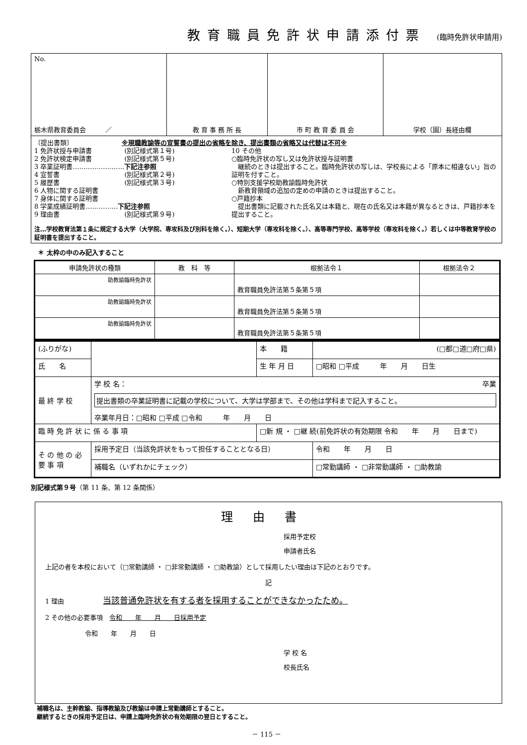教育職員免許状申請添付票 (臨時免許状申請用)
| No. 栃木県教育委員会 ／ | 教 育 事 務 所 長 | 市 町 教 育 委 員 会 | 学校（園）長経由欄 |
| 〔提出書類〕 ※現職教諭等の宣誓書の提出の省略を除き、提出書類の省略又は代替は不可※ 1 免許状授与申請書 (別記様式第１号) 2 免許状検定申請書 (別記様式第５号) 3 卒業証明書…………………… 下記注参照 4 宣誓書 (別記様式第２号) 5 履歴書 (別記様式第３号) 6 人物に関する証明書 7 身体に関する証明書 8 学業成績証明書…………… 下記注参照 9 理由書 (別記様式第９号) 10 その他 ○臨時免許状の写し又は免許状授与証明書 継続のときは提出すること。臨時免許状の写しは、学校長による「原本に相違ない」旨の証明を付すこと。 ○特別支援学校助教諭臨時免許状 新教育領域の追加の定めの申請のときは提出すること。 ○戸籍抄本 提出書類に記載された氏名又は本籍と、現在の氏名又は本籍が異なるときは、戸籍抄本を提出すること。 注…学校教育法第１条に規定する大学（大学院、専攻科及び別科を除く。）、短期大学（専攻科を除く。）、高等専門学校、高等学校（専攻科を除く。）若しくは中等教育学校の証明書を提出すること。 | | | |
＊ 太枠の中のみ記入すること
| 申請免許状の種類 | 教 科 等 | 根拠法令１ | 根拠法令２ |
| --- | --- | --- | --- |
| 助教諭臨時免許状 | | 教育職員免許法第５条第５項 | |
| 助教諭臨時免許状 | | 教育職員免許法第５条第５項 | |
| 助教諭臨時免許状 | | 教育職員免許法第５条第５項 | |
| (ふりがな) | | 本 籍 | (□都□道□府□県) |
| 氏 名 | | 生 年 月 日 | □昭和 □平成 年 月 日生 |
| 最 終 学 校 | 学 校 名： 卒業 提出書類の卒業証明書に記載の学校について、大学は学部まで、その他は学科まで記入すること。 卒業年月日：□昭和 □平成 □令和 年 月 日 | | |
| 臨 時 免 許 状 に 係 る 事 項 | | □新 規 ・ □継 続(前免許状の有効期限 令和 年 月 日まで) | |
| そ の 他 の 必 要 事 項 | 採用予定日（当該免許状をもって担任することとなる日） | | 令和 年 月 日 |
| | 補職名（いずれかにチェック） | | □常勤講師 ・ □非常勤講師 ・ □助教諭 |
別記様式第９号（第 11 条、第 12 条関係）
理由書
採用予定校
申請者氏名
上記の者を本校において（□常勤講師 ・ □非常勤講師 ・ □助教諭）として採用したい理由は下記のとおりです。
記
1 理由　　　　　　当該普通免許状を有する者を採用することができなかったため。
2 その他の必要事項　令和　　年　　月　　日採用予定
令和　　年　　月　　日
学 校 名
校長氏名
補職名は、主幹教諭、指導教諭及び教諭は申請上常勤講師とすること。
継続するときの採用予定日は、申請上臨時免許状の有効期限の翌日とすること。
－ 115 －